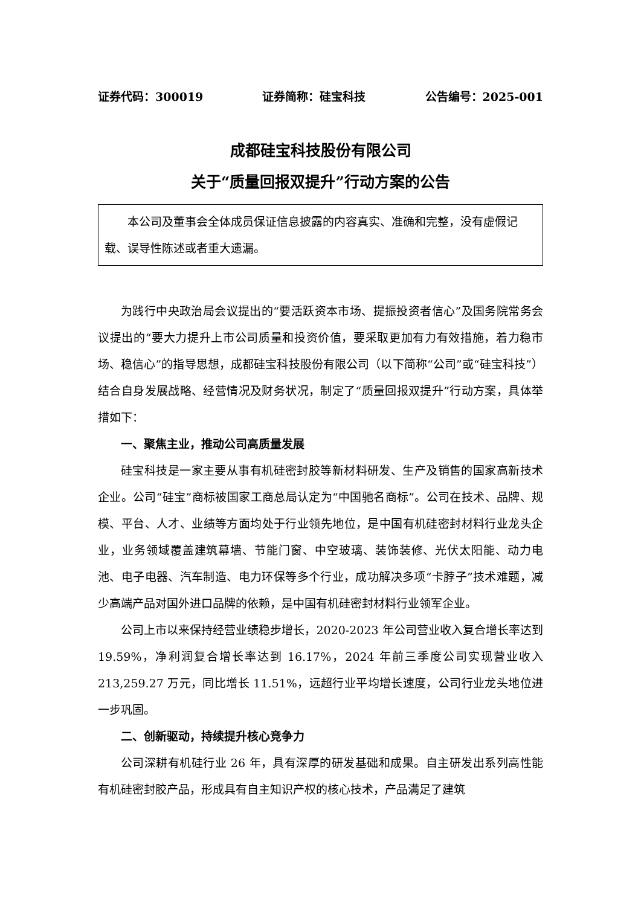证券代码：300019 证券简称：硅宝科技 公告编号：2025-001
成都硅宝科技股份有限公司
关于“质量回报双提升”行动方案的公告
本公司及董事会全体成员保证信息披露的内容真实、准确和完整，没有虚假记载、误导性陈述或者重大遗漏。
为践行中央政治局会议提出的“要活跃资本市场、提振投资者信心”及国务院常务会议提出的“要大力提升上市公司质量和投资价值，要采取更加有力有效措施，着力稳市场、稳信心”的指导思想，成都硅宝科技股份有限公司（以下简称“公司”或“硅宝科技”）结合自身发展战略、经营情况及财务状况，制定了“质量回报双提升”行动方案，具体举措如下：
一、聚焦主业，推动公司高质量发展
硅宝科技是一家主要从事有机硅密封胶等新材料研发、生产及销售的国家高新技术企业。公司“硅宝”商标被国家工商总局认定为“中国驰名商标”。公司在技术、品牌、规模、平台、人才、业绩等方面均处于行业领先地位，是中国有机硅密封材料行业龙头企业，业务领域覆盖建筑幕墙、节能门窗、中空玻璃、装饰装修、光伏太阳能、动力电池、电子电器、汽车制造、电力环保等多个行业，成功解决多项“卡脖子”技术难题，减少高端产品对国外进口品牌的依赖，是中国有机硅密封材料行业领军企业。
公司上市以来保持经营业绩稳步增长，2020-2023 年公司营业收入复合增长率达到 19.59%，净利润复合增长率达到 16.17%，2024 年前三季度公司实现营业收入 213,259.27 万元，同比增长 11.51%，远超行业平均增长速度，公司行业龙头地位进一步巩固。
二、创新驱动，持续提升核心竞争力
公司深耕有机硅行业 26 年，具有深厚的研发基础和成果。自主研发出系列高性能有机硅密封胶产品，形成具有自主知识产权的核心技术，产品满足了建筑